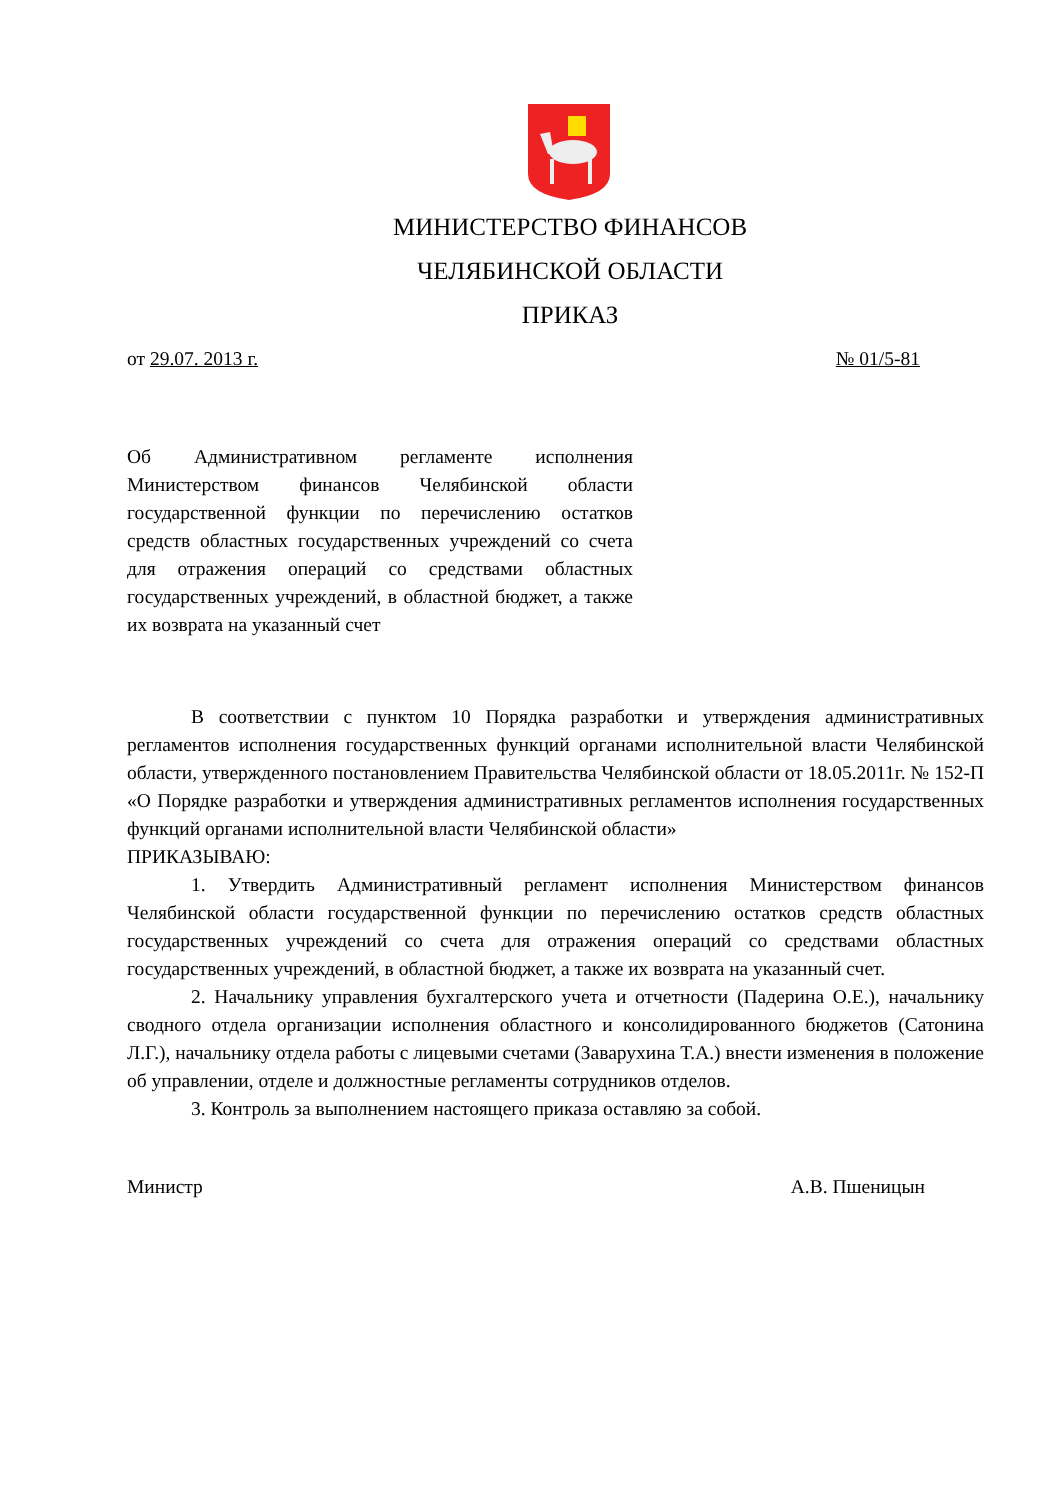МИНИСТЕРСТВО ФИНАНСОВ
ЧЕЛЯБИНСКОЙ ОБЛАСТИ
ПРИКАЗ
от 29.07. 2013 г. № 01/5-81
Об Административном регламенте исполнения Министерством финансов Челябинской области государственной функции по перечислению остатков средств областных государственных учреждений со счета для отражения операций со средствами областных государственных учреждений, в областной бюджет, а также их возврата на указанный счет
В соответствии с пунктом 10 Порядка разработки и утверждения административных регламентов исполнения государственных функций органами исполнительной власти Челябинской области, утвержденного постановлением Правительства Челябинской области от 18.05.2011г. № 152-П «О Порядке разработки и утверждения административных регламентов исполнения государственных функций органами исполнительной власти Челябинской области»
ПРИКАЗЫВАЮ:
1. Утвердить Административный регламент исполнения Министерством финансов Челябинской области государственной функции по перечислению остатков средств областных государственных учреждений со счета для отражения операций со средствами областных государственных учреждений, в областной бюджет, а также их возврата на указанный счет.
2. Начальнику управления бухгалтерского учета и отчетности (Падерина О.Е.), начальнику сводного отдела организации исполнения областного и консолидированного бюджетов (Сатонина Л.Г.), начальнику отдела работы с лицевыми счетами (Заварухина Т.А.) внести изменения в положение об управлении, отделе и должностные регламенты сотрудников отделов.
3. Контроль за выполнением настоящего приказа оставляю за собой.
Министр А.В. Пшеницын